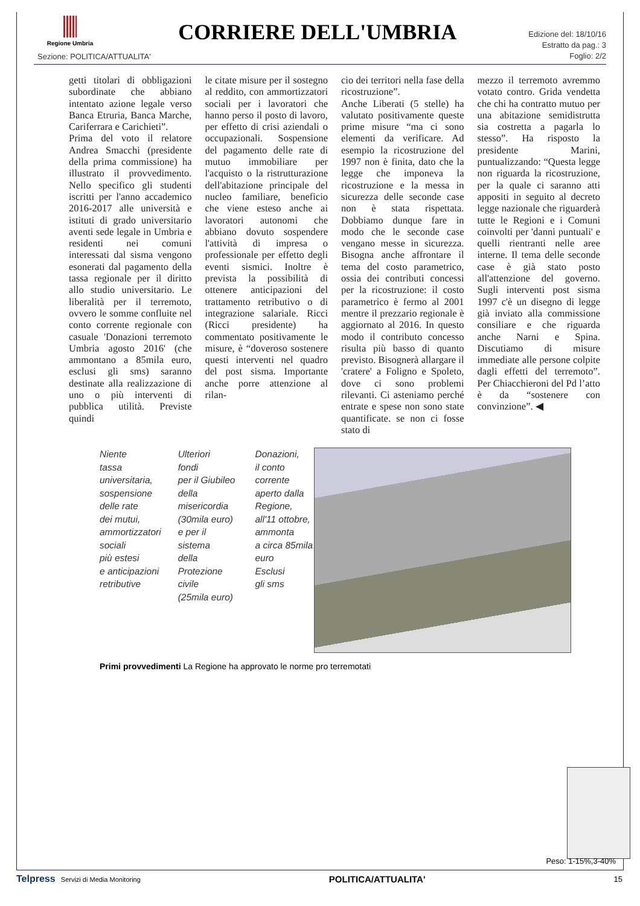Regione Umbria
CORRIERE DELL'UMBRIA
Edizione del: 18/10/16
Estratto da pag.: 3
Foglio: 2/2
Sezione: POLITICA/ATTUALITA'
getti titolari di obbligazioni subordinate che abbiano intentato azione legale verso Banca Etruria, Banca Marche, Cariferrara e Carichieti”.
Prima del voto il relatore Andrea Smacchi (presidente della prima commissione) ha illustrato il provvedimento. Nello specifico gli studenti iscritti per l'anno accademico 2016-2017 alle università e istituti di grado universitario aventi sede legale in Umbria e residenti nei comuni interessati dal sisma vengono esonerati dal pagamento della tassa regionale per il diritto allo studio universitario. Le liberalità per il terremoto, ovvero le somme confluite nel conto corrente regionale con casuale 'Donazioni terremoto Umbria agosto 2016' (che ammontano a 85mila euro, esclusi gli sms) saranno destinate alla realizzazione di uno o più interventi di pubblica utilità. Previste quindi
le citate misure per il sostegno al reddito, con ammortizzatori sociali per i lavoratori che hanno perso il posto di lavoro, per effetto di crisi aziendali o occupazionali. Sospensione del pagamento delle rate di mutuo immobiliare per l'acquisto o la ristrutturazione dell'abitazione principale del nucleo familiare, beneficio che viene esteso anche ai lavoratori autonomi che abbiano dovuto sospendere l'attività di impresa o professionale per effetto degli eventi sismici. Inoltre è prevista la possibilità di ottenere anticipazioni del trattamento retributivo o di integrazione salariale. Ricci (Ricci presidente) ha commentato positivamente le misure, è “doveroso sostenere questi interventi nel quadro del post sisma. Importante anche porre attenzione al rilan-
cio dei territori nella fase della ricostruzione”.
Anche Liberati (5 stelle) ha valutato positivamente queste prime misure “ma ci sono elementi da verificare. Ad esempio la ricostruzione del 1997 non è finita, dato che la legge che imponeva la ricostruzione e la messa in sicurezza delle seconde case non è stata rispettata. Dobbiamo dunque fare in modo che le seconde case vengano messe in sicurezza. Bisogna anche affrontare il tema del costo parametrico, ossia dei contributi concessi per la ricostruzione: il costo parametrico è fermo al 2001 mentre il prezzario regionale è aggiornato al 2016. In questo modo il contributo concesso risulta più basso di quanto previsto. Bisognerà allargare il 'cratere' a Foligno e Spoleto, dove ci sono problemi rilevanti. Ci asteniamo perché entrate e spese non sono state quantificate. se non ci fosse stato di
mezzo il terremoto avremmo votato contro. Grida vendetta che chi ha contratto mutuo per una abitazione semidistrutta sia costretta a pagarla lo stesso”. Ha risposto la presidente Marini, puntualizzando: “Questa legge non riguarda la ricostruzione, per la quale ci saranno atti appositi in seguito al decreto legge nazionale che riguarderà tutte le Regioni e i Comuni coinvolti per 'danni puntuali' e quelli rientranti nelle aree interne. Il tema delle seconde case è già stato posto all'attenzione del governo. Sugli interventi post sisma 1997 c'è un disegno di legge già inviato alla commissione consiliare e che riguarda anche Narni e Spina. Discutiamo di misure immediate alle persone colpite dagli effetti del terremoto”. Per Chiacchieroni del Pd l’atto è da “sostenere con convinzione”. ◀
Niente
tassa
universitaria,
sospensione
delle rate
dei mutui,
ammortizzatori
sociali
più estesi
e anticipazioni
retributive
Ulteriori
fondi
per il Giubileo
della
misericordia
(30mila euro)
e per il sistema
della
Protezione civile
(25mila euro)
Donazioni,
il conto corrente
aperto dalla
Regione,
all'11 ottobre,
ammonta
a circa 85mila
euro
Esclusi
gli sms
Primi provvedimenti La Regione ha approvato le norme pro terremotati
Peso: 1-15%,3-40%
Telpress Servizi di Media Monitoring POLITICA/ATTUALITA' 15